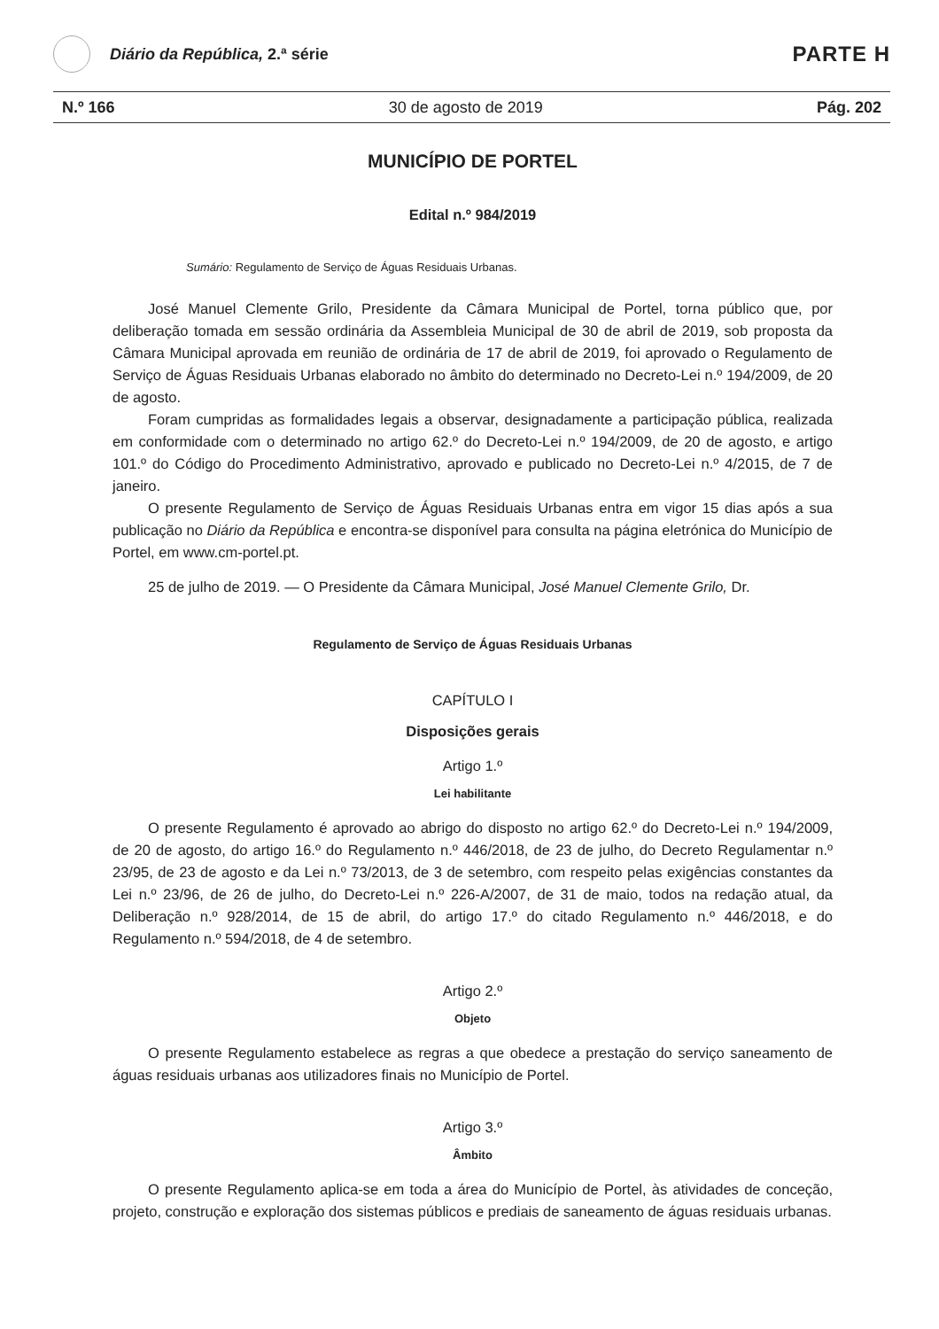Diário da República, 2.ª série
PARTE H
N.º 166 30 de agosto de 2019 Pág. 202
MUNICÍPIO DE PORTEL
Edital n.º 984/2019
Sumário: Regulamento de Serviço de Águas Residuais Urbanas.
José Manuel Clemente Grilo, Presidente da Câmara Municipal de Portel, torna público que, por deliberação tomada em sessão ordinária da Assembleia Municipal de 30 de abril de 2019, sob proposta da Câmara Municipal aprovada em reunião de ordinária de 17 de abril de 2019, foi aprovado o Regulamento de Serviço de Águas Residuais Urbanas elaborado no âmbito do determinado no Decreto-Lei n.º 194/2009, de 20 de agosto.
Foram cumpridas as formalidades legais a observar, designadamente a participação pública, realizada em conformidade com o determinado no artigo 62.º do Decreto-Lei n.º 194/2009, de 20 de agosto, e artigo 101.º do Código do Procedimento Administrativo, aprovado e publicado no Decreto-Lei n.º 4/2015, de 7 de janeiro.
O presente Regulamento de Serviço de Águas Residuais Urbanas entra em vigor 15 dias após a sua publicação no Diário da República e encontra-se disponível para consulta na página eletrónica do Município de Portel, em www.cm-portel.pt.
25 de julho de 2019. — O Presidente da Câmara Municipal, José Manuel Clemente Grilo, Dr.
Regulamento de Serviço de Águas Residuais Urbanas
CAPÍTULO I
Disposições gerais
Artigo 1.º
Lei habilitante
O presente Regulamento é aprovado ao abrigo do disposto no artigo 62.º do Decreto-Lei n.º 194/2009, de 20 de agosto, do artigo 16.º do Regulamento n.º 446/2018, de 23 de julho, do Decreto Regulamentar n.º 23/95, de 23 de agosto e da Lei n.º 73/2013, de 3 de setembro, com respeito pelas exigências constantes da Lei n.º 23/96, de 26 de julho, do Decreto-Lei n.º 226-A/2007, de 31 de maio, todos na redação atual, da Deliberação n.º 928/2014, de 15 de abril, do artigo 17.º do citado Regulamento n.º 446/2018, e do Regulamento n.º 594/2018, de 4 de setembro.
Artigo 2.º
Objeto
O presente Regulamento estabelece as regras a que obedece a prestação do serviço saneamento de águas residuais urbanas aos utilizadores finais no Município de Portel.
Artigo 3.º
Âmbito
O presente Regulamento aplica-se em toda a área do Município de Portel, às atividades de conceção, projeto, construção e exploração dos sistemas públicos e prediais de saneamento de águas residuais urbanas.